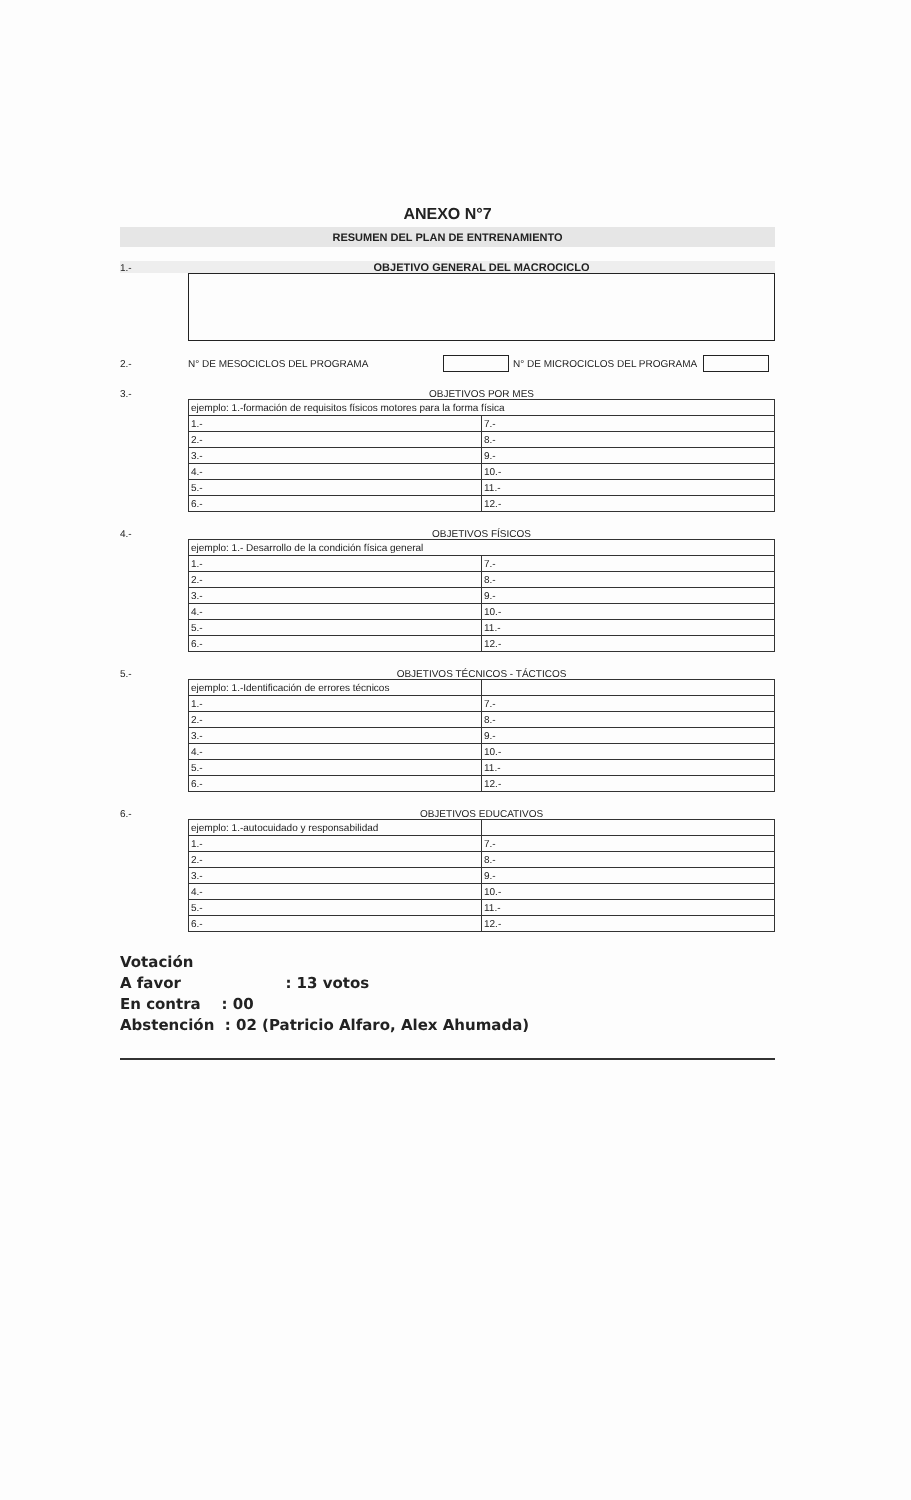ANEXO N°7
RESUMEN DEL PLAN DE ENTRENAMIENTO
1.- OBJETIVO GENERAL DEL MACROCICLO
2.- N° DE MESOCICLOS DEL PROGRAMA N° DE MICROCICLOS DEL PROGRAMA
3.- OBJETIVOS POR MES
| ejemplo: 1.-formación de requisitos físicos motores para la forma física | |
| 1.- | 7.- |
| 2.- | 8.- |
| 3.- | 9.- |
| 4.- | 10.- |
| 5.- | 11.- |
| 6.- | 12.- |
4.- OBJETIVOS FÍSICOS
| ejemplo: 1.- Desarrollo de la condición física general | |
| 1.- | 7.- |
| 2.- | 8.- |
| 3.- | 9.- |
| 4.- | 10.- |
| 5.- | 11.- |
| 6.- | 12.- |
5.- OBJETIVOS TÉCNICOS - TÁCTICOS
| ejemplo: 1.-Identificación de errores técnicos | |
| 1.- | 7.- |
| 2.- | 8.- |
| 3.- | 9.- |
| 4.- | 10.- |
| 5.- | 11.- |
| 6.- | 12.- |
6.- OBJETIVOS EDUCATIVOS
| ejemplo: 1.-autocuidado y responsabilidad | |
| 1.- | 7.- |
| 2.- | 8.- |
| 3.- | 9.- |
| 4.- | 10.- |
| 5.- | 11.- |
| 6.- | 12.- |
Votación
A favor : 13 votos
En contra : 00
Abstención : 02 (Patricio Alfaro, Alex Ahumada)